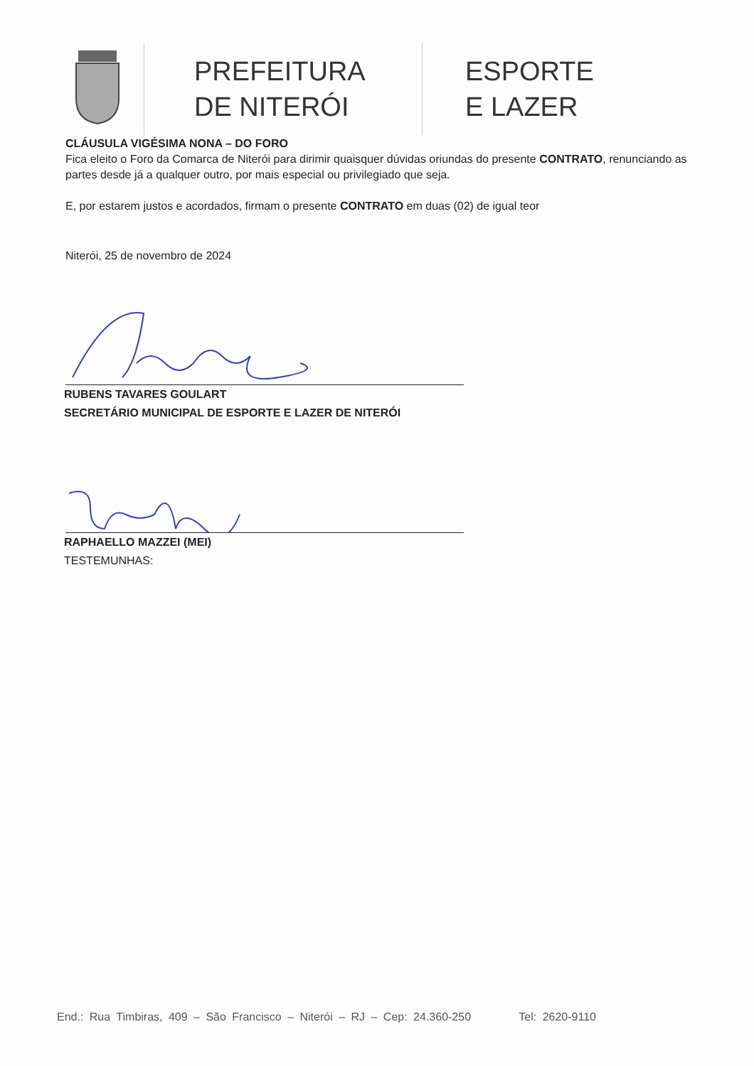PREFEITURA
DE NITERÓI
ESPORTE
E LAZER
CLÁUSULA VIGÉSIMA NONA – DO FORO
Fica eleito o Foro da Comarca de Niterói para dirimir quaisquer dúvidas oriundas do presente CONTRATO, renunciando as partes desde já a qualquer outro, por mais especial ou privilegiado que seja.
E, por estarem justos e acordados, firmam o presente CONTRATO em duas (02) de igual teor
Niterói, 25 de novembro de 2024
RUBENS TAVARES GOULART
SECRETÁRIO MUNICIPAL DE ESPORTE E LAZER DE NITERÓI
RAPHAELLO MAZZEI (MEI)
TESTEMUNHAS:
End.: Rua Timbiras, 409 – São Francisco – Niterói – RJ – Cep: 24.360-250 Tel: 2620-9110